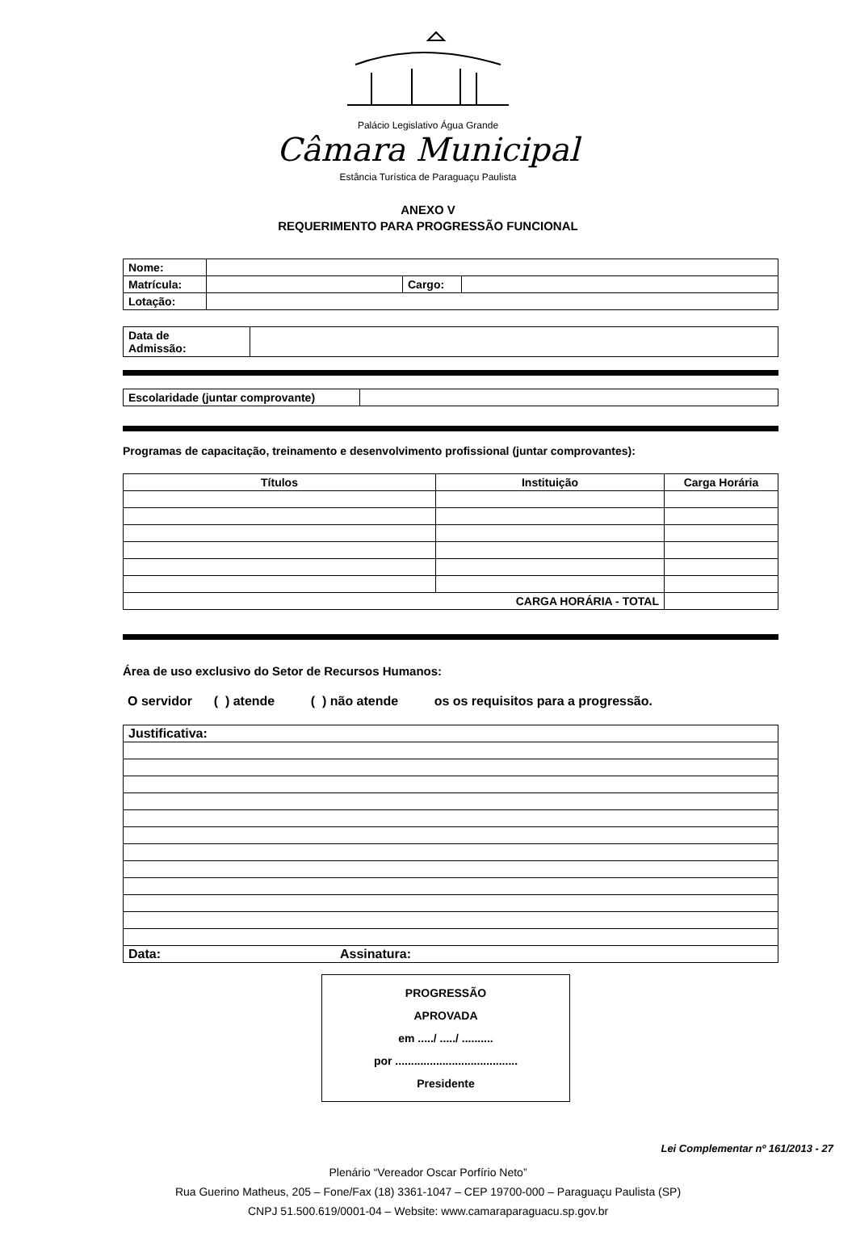Palácio Legislativo Água Grande
Câmara Municipal
Estância Turística de Paraguaçu Paulista
ANEXO V
REQUERIMENTO PARA PROGRESSÃO FUNCIONAL
| Nome: | | | |
| Matrícula: | | Cargo: | |
| Lotação: | | | |
| Data de Admissão: | |
| Escolaridade (juntar comprovante) | |
Programas de capacitação, treinamento e desenvolvimento profissional (juntar comprovantes):
| Títulos | Instituição | Carga Horária |
| --- | --- | --- |
| CARGA HORÁRIA - TOTAL | | |
Área de uso exclusivo do Setor de Recursos Humanos:
O servidor ( ) atende ( ) não atende os os requisitos para a progressão.
| Justificativa: | |
| Data: | Assinatura: |
PROGRESSÃO
APROVADA
em ...../ ...../ ..........
por .......................................
Presidente
Lei Complementar nº 161/2013 - 27
Plenário “Vereador Oscar Porfírio Neto”
Rua Guerino Matheus, 205 – Fone/Fax (18) 3361-1047 – CEP 19700-000 – Paraguaçu Paulista (SP)
CNPJ 51.500.619/0001-04 – Website: www.camaraparaguacu.sp.gov.br